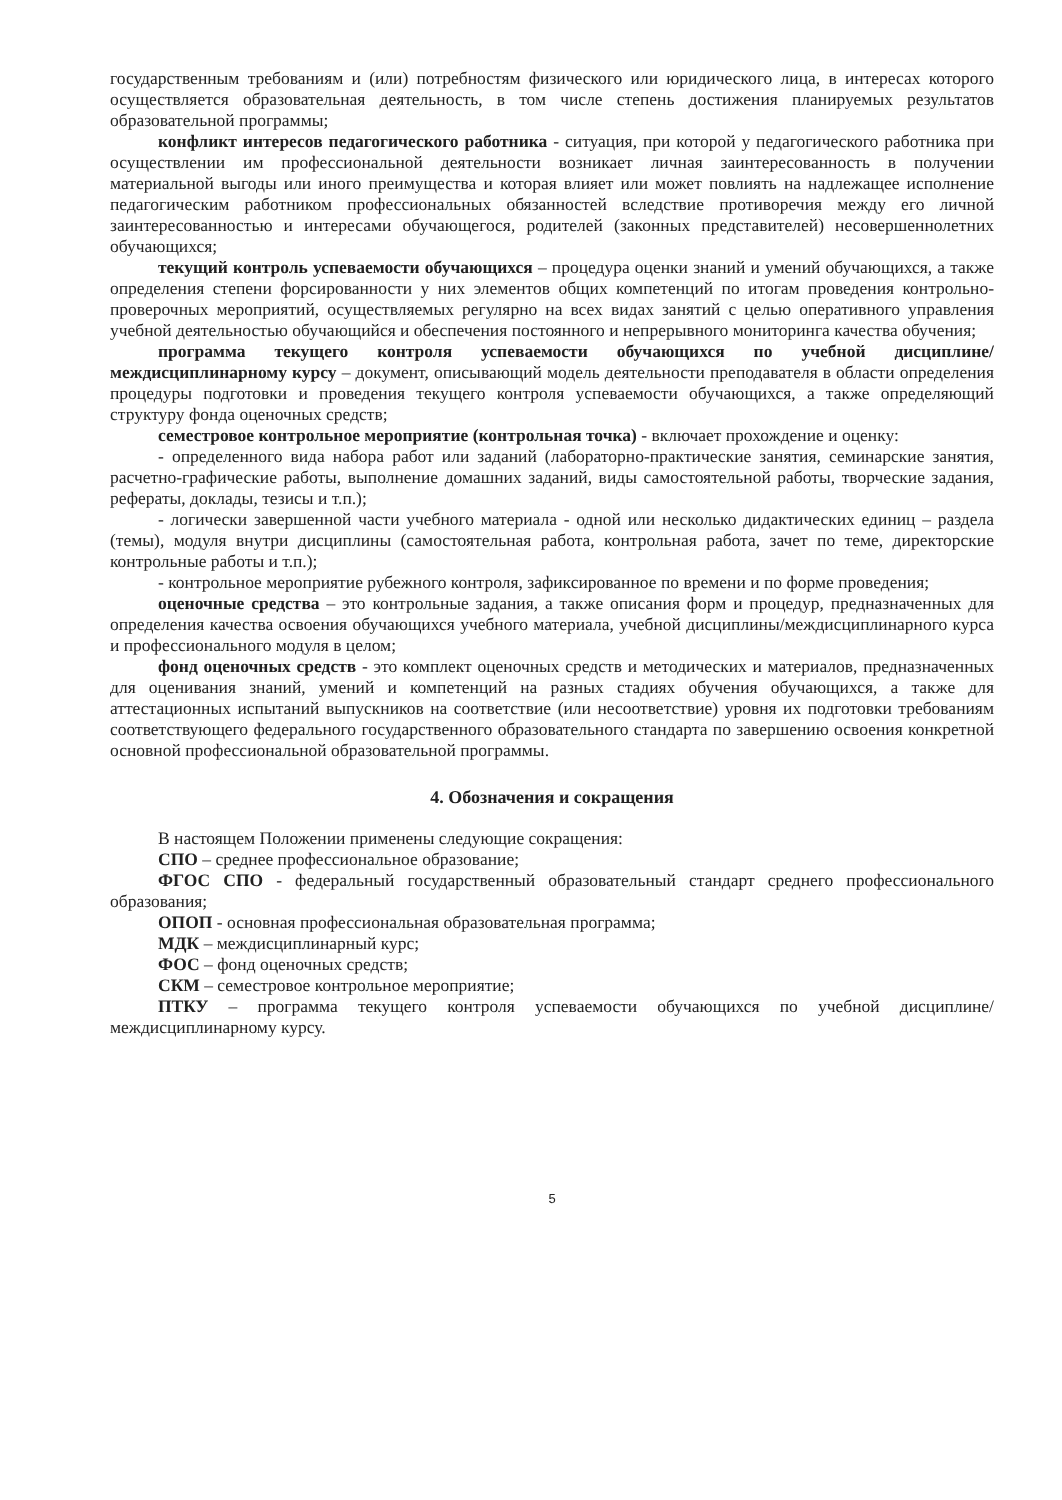государственным требованиям и (или) потребностям физического или юридического лица, в интересах которого осуществляется образовательная деятельность, в том числе степень достижения планируемых результатов образовательной программы;
конфликт интересов педагогического работника - ситуация, при которой у педагогического работника при осуществлении им профессиональной деятельности возникает личная заинтересованность в получении материальной выгоды или иного преимущества и которая влияет или может повлиять на надлежащее исполнение педагогическим работником профессиональных обязанностей вследствие противоречия между его личной заинтересованностью и интересами обучающегося, родителей (законных представителей) несовершеннолетних обучающихся;
текущий контроль успеваемости обучающихся – процедура оценки знаний и умений обучающихся, а также определения степени форсированности у них элементов общих компетенций по итогам проведения контрольно-проверочных мероприятий, осуществляемых регулярно на всех видах занятий с целью оперативного управления учебной деятельностью обучающийся и обеспечения постоянного и непрерывного мониторинга качества обучения;
программа текущего контроля успеваемости обучающихся по учебной дисциплине/междисциплинарному курсу – документ, описывающий модель деятельности преподавателя в области определения процедуры подготовки и проведения текущего контроля успеваемости обучающихся, а также определяющий структуру фонда оценочных средств;
семестровое контрольное мероприятие (контрольная точка) - включает прохождение и оценку:
- определенного вида набора работ или заданий (лабораторно-практические занятия, семинарские занятия, расчетно-графические работы, выполнение домашних заданий, виды самостоятельной работы, творческие задания, рефераты, доклады, тезисы и т.п.);
- логически завершенной части учебного материала - одной или несколько дидактических единиц – раздела (темы), модуля внутри дисциплины (самостоятельная работа, контрольная работа, зачет по теме, директорские контрольные работы и т.п.);
- контрольное мероприятие рубежного контроля, зафиксированное по времени и по форме проведения;
оценочные средства – это контрольные задания, а также описания форм и процедур, предназначенных для определения качества освоения обучающихся учебного материала, учебной дисциплины/междисциплинарного курса и профессионального модуля в целом;
фонд оценочных средств - это комплект оценочных средств и методических и материалов, предназначенных для оценивания знаний, умений и компетенций на разных стадиях обучения обучающихся, а также для аттестационных испытаний выпускников на соответствие (или несоответствие) уровня их подготовки требованиям соответствующего федерального государственного образовательного стандарта по завершению освоения конкретной основной профессиональной образовательной программы.
4. Обозначения и сокращения
В настоящем Положении применены следующие сокращения:
СПО – среднее профессиональное образование;
ФГОС СПО - федеральный государственный образовательный стандарт среднего профессионального образования;
ОПОП - основная профессиональная образовательная программа;
МДК – междисциплинарный курс;
ФОС – фонд оценочных средств;
СКМ – семестровое контрольное мероприятие;
ПТКУ – программа текущего контроля успеваемости обучающихся по учебной дисциплине/междисциплинарному курсу.
5